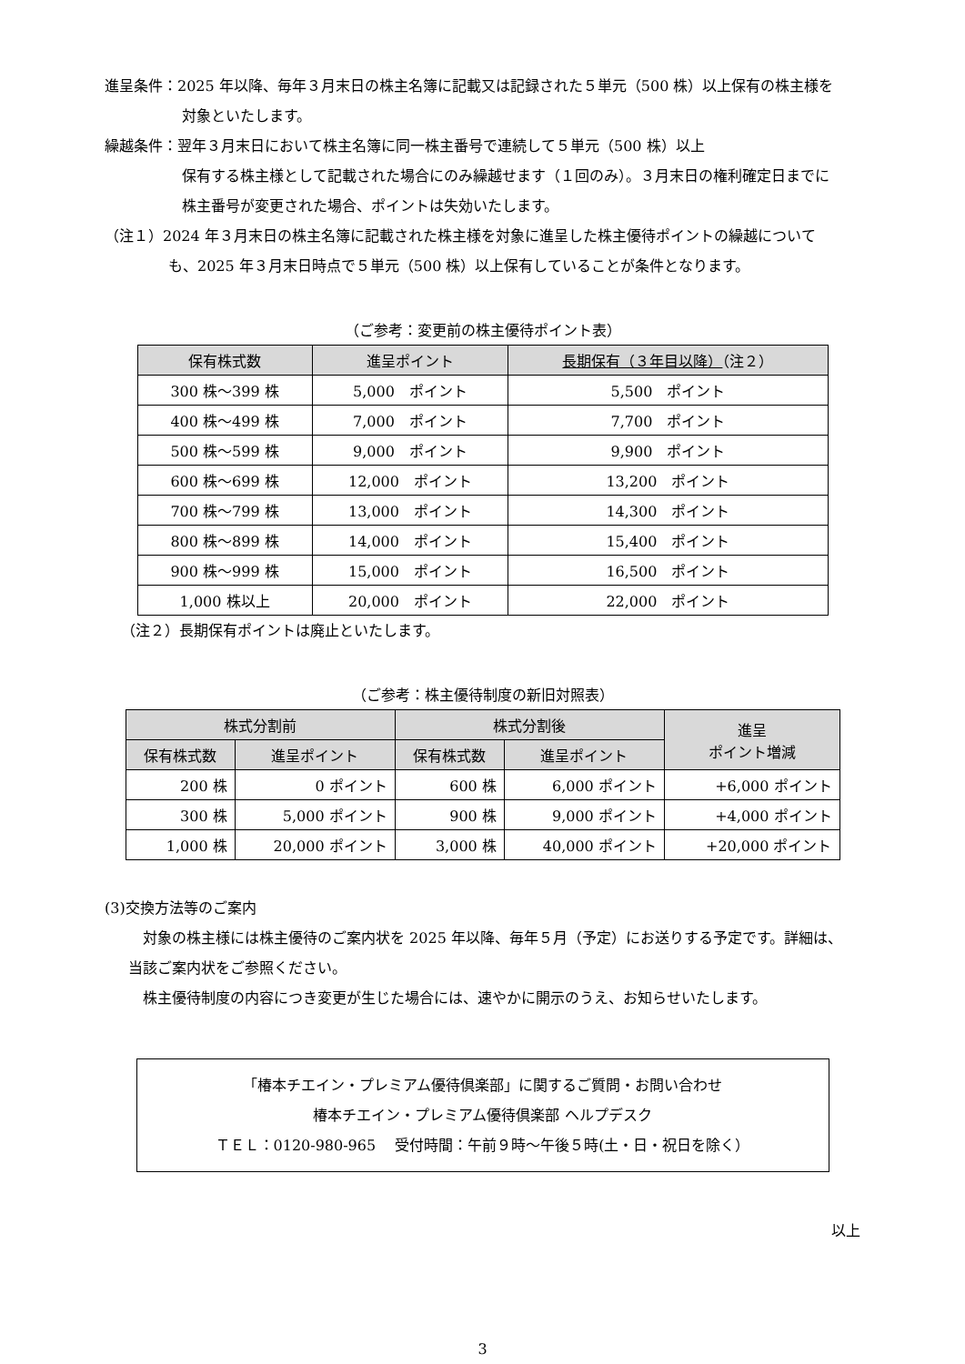進呈条件：2025 年以降、毎年３月末日の株主名簿に記載又は記録された５単元（500 株）以上保有の株主様を
対象といたします。
繰越条件：翌年３月末日において株主名簿に同一株主番号で連続して５単元（500 株）以上
保有する株主様として記載された場合にのみ繰越せます（１回のみ）。３月末日の権利確定日までに
株主番号が変更された場合、ポイントは失効いたします。
（注１）2024 年３月末日の株主名簿に記載された株主様を対象に進呈した株主優待ポイントの繰越について
も、2025 年３月末日時点で５単元（500 株）以上保有していることが条件となります。
（ご参考：変更前の株主優待ポイント表）
| 保有株式数 | 進呈ポイント | 長期保有（３年目以降） （注２） |
| --- | --- | --- |
| 300 株～399 株 | 5,000 ポイント | 5,500 ポイント |
| 400 株～499 株 | 7,000 ポイント | 7,700 ポイント |
| 500 株～599 株 | 9,000 ポイント | 9,900 ポイント |
| 600 株～699 株 | 12,000 ポイント | 13,200 ポイント |
| 700 株～799 株 | 13,000 ポイント | 14,300 ポイント |
| 800 株～899 株 | 14,000 ポイント | 15,400 ポイント |
| 900 株～999 株 | 15,000 ポイント | 16,500 ポイント |
| 1,000 株以上 | 20,000 ポイント | 22,000 ポイント |
（注２）長期保有ポイントは廃止といたします。
（ご参考：株主優待制度の新旧対照表）
| 株式分割前 | | 株式分割後 | | 進呈 ポイント増減 |
| --- | --- | --- | --- | --- |
| 保有株式数 | 進呈ポイント | 保有株式数 | 進呈ポイント | |
| 200 株 | 0 ポイント | 600 株 | 6,000 ポイント | +6,000 ポイント |
| 300 株 | 5,000 ポイント | 900 株 | 9,000 ポイント | +4,000 ポイント |
| 1,000 株 | 20,000 ポイント | 3,000 株 | 40,000 ポイント | +20,000 ポイント |
(3)交換方法等のご案内
対象の株主様には株主優待のご案内状を 2025 年以降、毎年５月（予定）にお送りする予定です。詳細は、
当該ご案内状をご参照ください。
株主優待制度の内容につき変更が生じた場合には、速やかに開示のうえ、お知らせいたします。
「椿本チエイン・プレミアム優待倶楽部」に関するご質問・お問い合わせ
椿本チエイン・プレミアム優待倶楽部 ヘルプデスク
ＴＥＬ：0120-980-965　 受付時間：午前９時～午後５時(土・日・祝日を除く）
以上
3